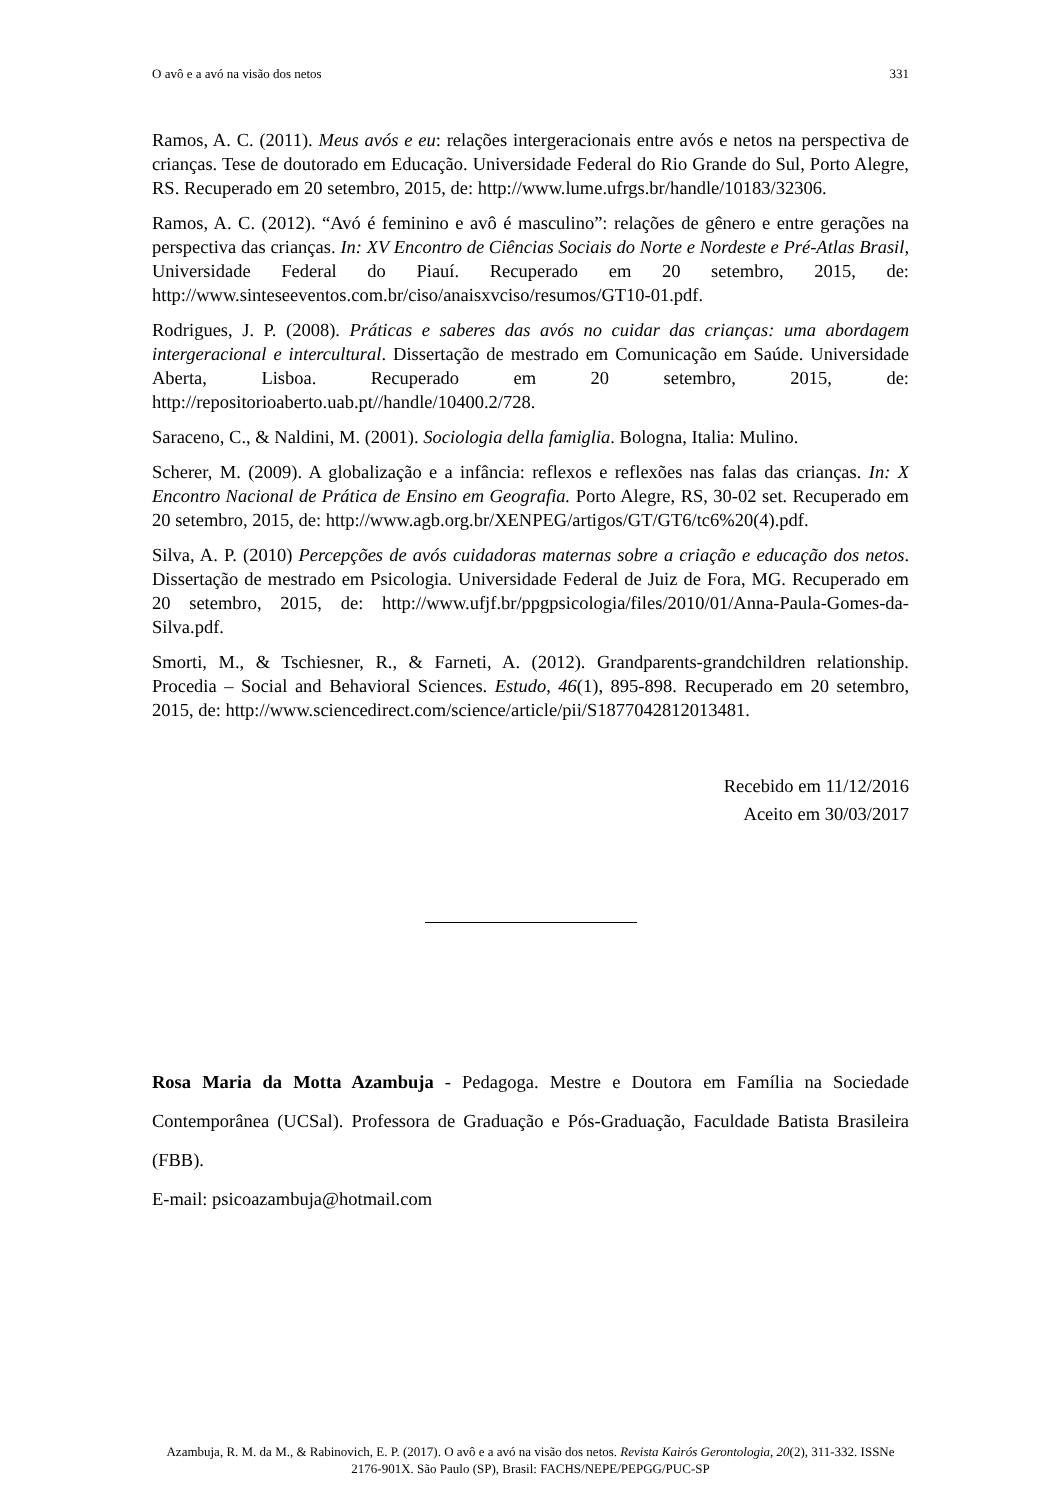O avô e a avó na visão dos netos 331
Ramos, A. C. (2011). Meus avós e eu: relações intergeracionais entre avós e netos na perspectiva de crianças. Tese de doutorado em Educação. Universidade Federal do Rio Grande do Sul, Porto Alegre, RS. Recuperado em 20 setembro, 2015, de: http://www.lume.ufrgs.br/handle/10183/32306.
Ramos, A. C. (2012). “Avó é feminino e avô é masculino”: relações de gênero e entre gerações na perspectiva das crianças. In: XV Encontro de Ciências Sociais do Norte e Nordeste e Pré-Atlas Brasil, Universidade Federal do Piauí. Recuperado em 20 setembro, 2015, de: http://www.sinteseeventos.com.br/ciso/anaisxvciso/resumos/GT10-01.pdf.
Rodrigues, J. P. (2008). Práticas e saberes das avós no cuidar das crianças: uma abordagem intergeracional e intercultural. Dissertação de mestrado em Comunicação em Saúde. Universidade Aberta, Lisboa. Recuperado em 20 setembro, 2015, de: http://repositorioaberto.uab.pt//handle/10400.2/728.
Saraceno, C., & Naldini, M. (2001). Sociologia della famiglia. Bologna, Italia: Mulino.
Scherer, M. (2009). A globalização e a infância: reflexos e reflexões nas falas das crianças. In: X Encontro Nacional de Prática de Ensino em Geografia. Porto Alegre, RS, 30-02 set. Recuperado em 20 setembro, 2015, de: http://www.agb.org.br/XENPEG/artigos/GT/GT6/tc6%20(4).pdf.
Silva, A. P. (2010) Percepções de avós cuidadoras maternas sobre a criação e educação dos netos. Dissertação de mestrado em Psicologia. Universidade Federal de Juiz de Fora, MG. Recuperado em 20 setembro, 2015, de: http://www.ufjf.br/ppgpsicologia/files/2010/01/Anna-Paula-Gomes-da-Silva.pdf.
Smorti, M., & Tschiesner, R., & Farneti, A. (2012). Grandparents-grandchildren relationship. Procedia – Social and Behavioral Sciences. Estudo, 46(1), 895-898. Recuperado em 20 setembro, 2015, de: http://www.sciencedirect.com/science/article/pii/S1877042812013481.
Recebido em 11/12/2016
Aceito em 30/03/2017
Rosa Maria da Motta Azambuja - Pedagoga. Mestre e Doutora em Família na Sociedade Contemporânea (UCSal). Professora de Graduação e Pós-Graduação, Faculdade Batista Brasileira (FBB).
E-mail: psicoazambuja@hotmail.com
Azambuja, R. M. da M., & Rabinovich, E. P. (2017). O avô e a avó na visão dos netos. Revista Kairós Gerontologia, 20(2), 311-332. ISSNe 2176-901X. São Paulo (SP), Brasil: FACHS/NEPE/PEPGG/PUC-SP